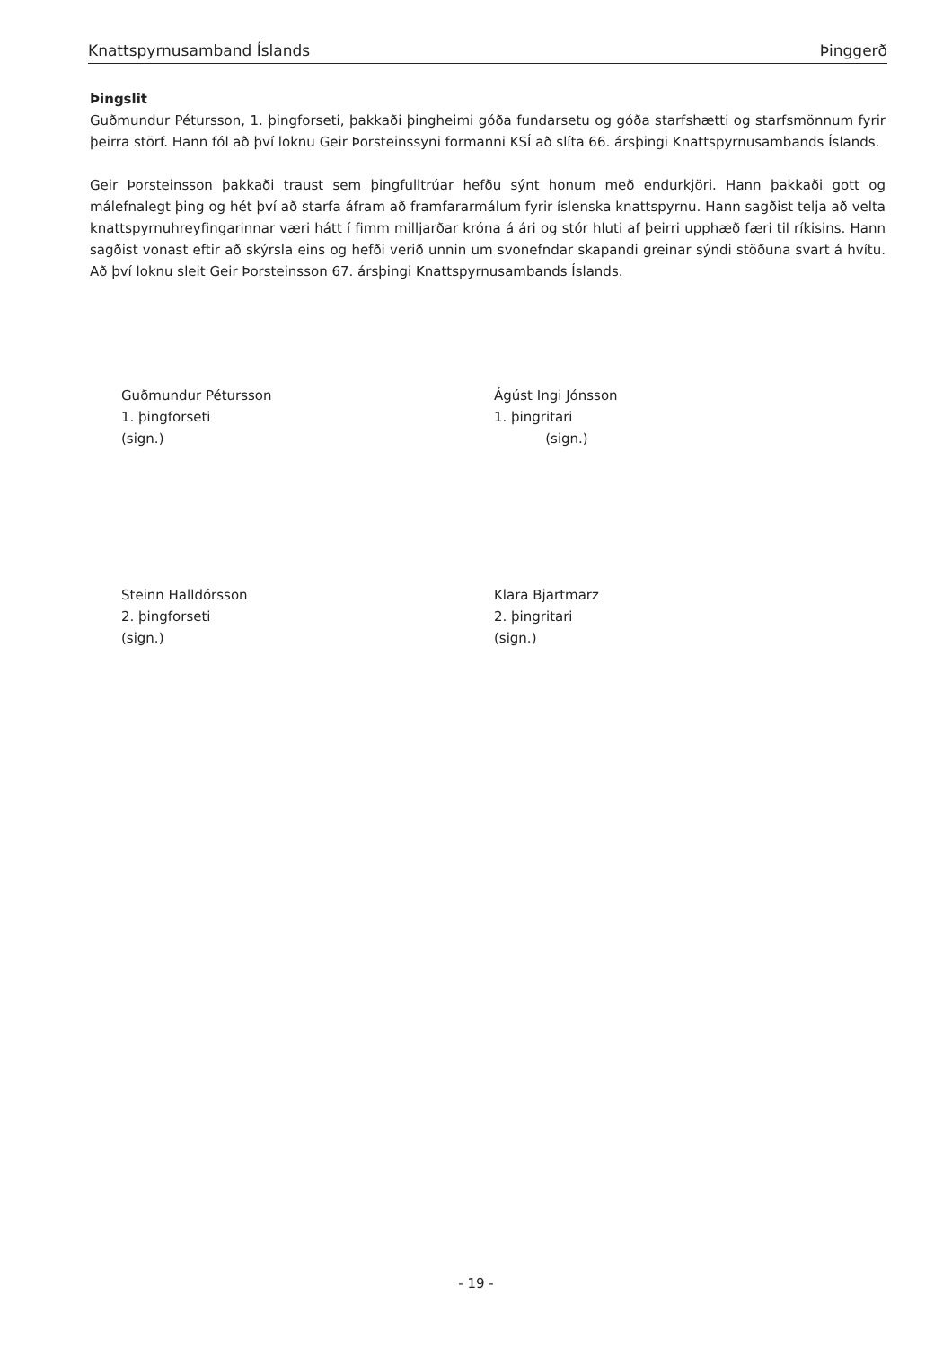Knattspyrnusamband Íslands Þinggerð
Þingslit
Guðmundur Pétursson, 1. þingforseti, þakkaði þingheimi góða fundarsetu og góða starfshætti og starfsmönnum fyrir þeirra störf. Hann fól að því loknu Geir Þorsteinssyni formanni KSÍ að slíta 66. ársþingi Knattspyrnusambands Íslands.
Geir Þorsteinsson þakkaði traust sem þingfulltrúar hefðu sýnt honum með endurkjöri. Hann þakkaði gott og málefnalegt þing og hét því að starfa áfram að framfararmálum fyrir íslenska knattspyrnu. Hann sagðist telja að velta knattspyrnuhreyfingarinnar væri hátt í fimm milljarðar króna á ári og stór hluti af þeirri upphæð færi til ríkisins. Hann sagðist vonast eftir að skýrsla eins og hefði verið unnin um svonefndar skapandi greinar sýndi stöðuna svart á hvítu. Að því loknu sleit Geir Þorsteinsson 67. ársþingi Knattspyrnusambands Íslands.
Guðmundur Pétursson
1. þingforseti
(sign.)
Ágúst Ingi Jónsson
1. þingritari
(sign.)
Steinn Halldórsson
2. þingforseti
(sign.)
Klara Bjartmarz
2. þingritari
(sign.)
- 19 -